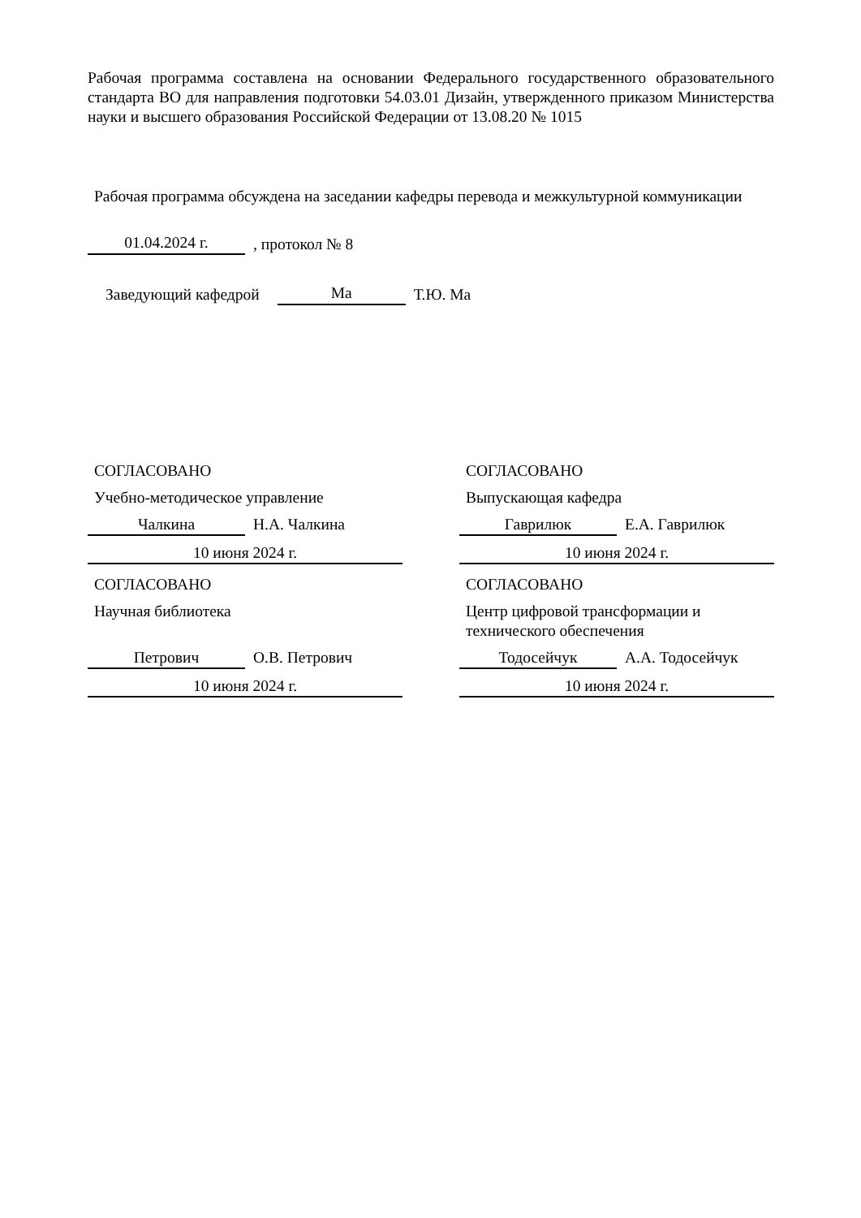Рабочая программа составлена на основании Федерального государственного образовательного стандарта ВО для направления подготовки 54.03.01 Дизайн, утвержденного приказом Министерства науки и высшего образования Российской Федерации от 13.08.20 № 1015
Рабочая программа обсуждена на заседании кафедры перевода и межкультурной коммуникации
01.04.2024 г., протокол № 8
Заведующий кафедрой Ма Т.Ю. Ма
СОГЛАСОВАНО
Учебно-методическое управление
Чалкина Н.А. Чалкина
10 июня 2024 г.
СОГЛАСОВАНО
Выпускающая кафедра
Гаврилюк Е.А. Гаврилюк
10 июня 2024 г.
СОГЛАСОВАНО
Научная библиотека
Петрович О.В. Петрович
10 июня 2024 г.
СОГЛАСОВАНО
Центр цифровой трансформации и технического обеспечения
Тодосейчук А.А. Тодосейчук
10 июня 2024 г.